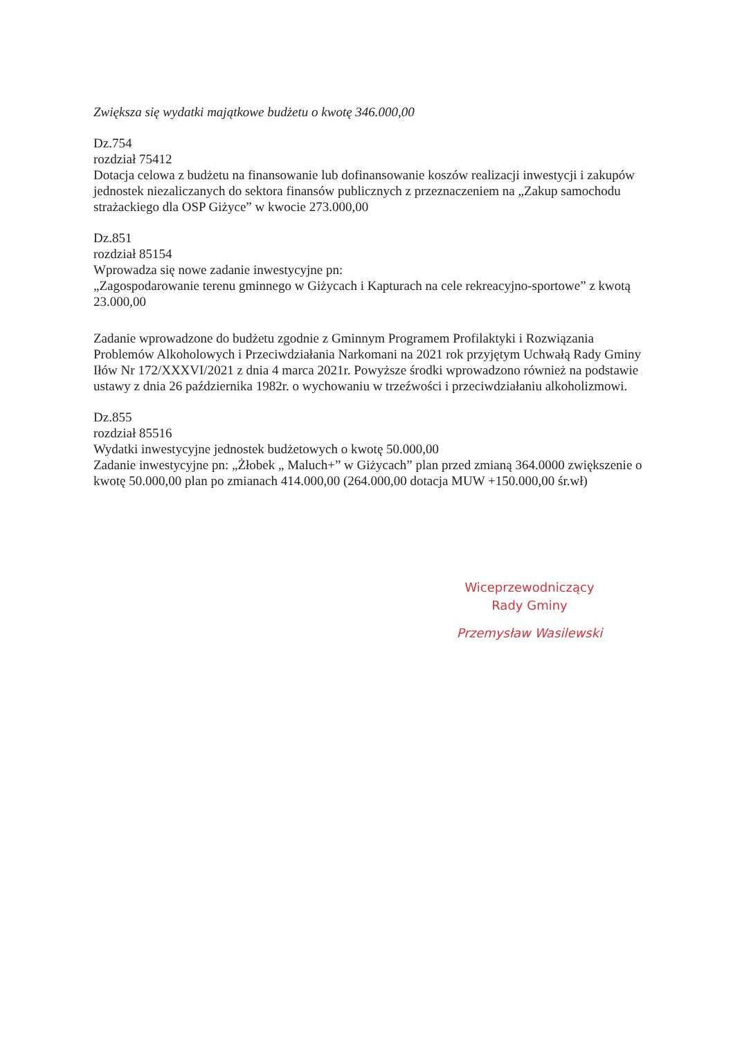Zwiększa się wydatki majątkowe budżetu o kwotę 346.000,00
Dz.754
rozdział 75412
Dotacja celowa z budżetu na finansowanie lub dofinansowanie koszów realizacji inwestycji i zakupów jednostek niezaliczanych do sektora finansów publicznych z przeznaczeniem na „Zakup samochodu strażackiego dla OSP Giżyce” w kwocie 273.000,00
Dz.851
rozdział 85154
Wprowadza się nowe zadanie inwestycyjne pn:
„Zagospodarowanie terenu gminnego w Giżycach i Kapturach na cele rekreacyjno-sportowe” z kwotą 23.000,00
Zadanie wprowadzone do budżetu zgodnie z Gminnym Programem Profilaktyki i Rozwiązania Problemów Alkoholowych i Przeciwdziałania Narkomani na 2021 rok przyjętym Uchwałą Rady Gminy Iłów Nr 172/XXXVI/2021 z dnia 4 marca 2021r. Powyższe środki wprowadzono również na podstawie ustawy z dnia 26 października 1982r. o wychowaniu w trzeźwości i przeciwdziałaniu alkoholizmowi.
Dz.855
rozdział 85516
Wydatki inwestycyjne jednostek budżetowych o kwotę 50.000,00
Zadanie inwestycyjne pn: „Żłobek „ Maluch+” w Giżycach” plan przed zmianą 364.0000 zwiększenie o kwotę 50.000,00 plan po zmianach 414.000,00 (264.000,00 dotacja MUW +150.000,00 śr.wł)
Wiceprzewodniczący
Rady Gminy
Przemysław Wasilewski